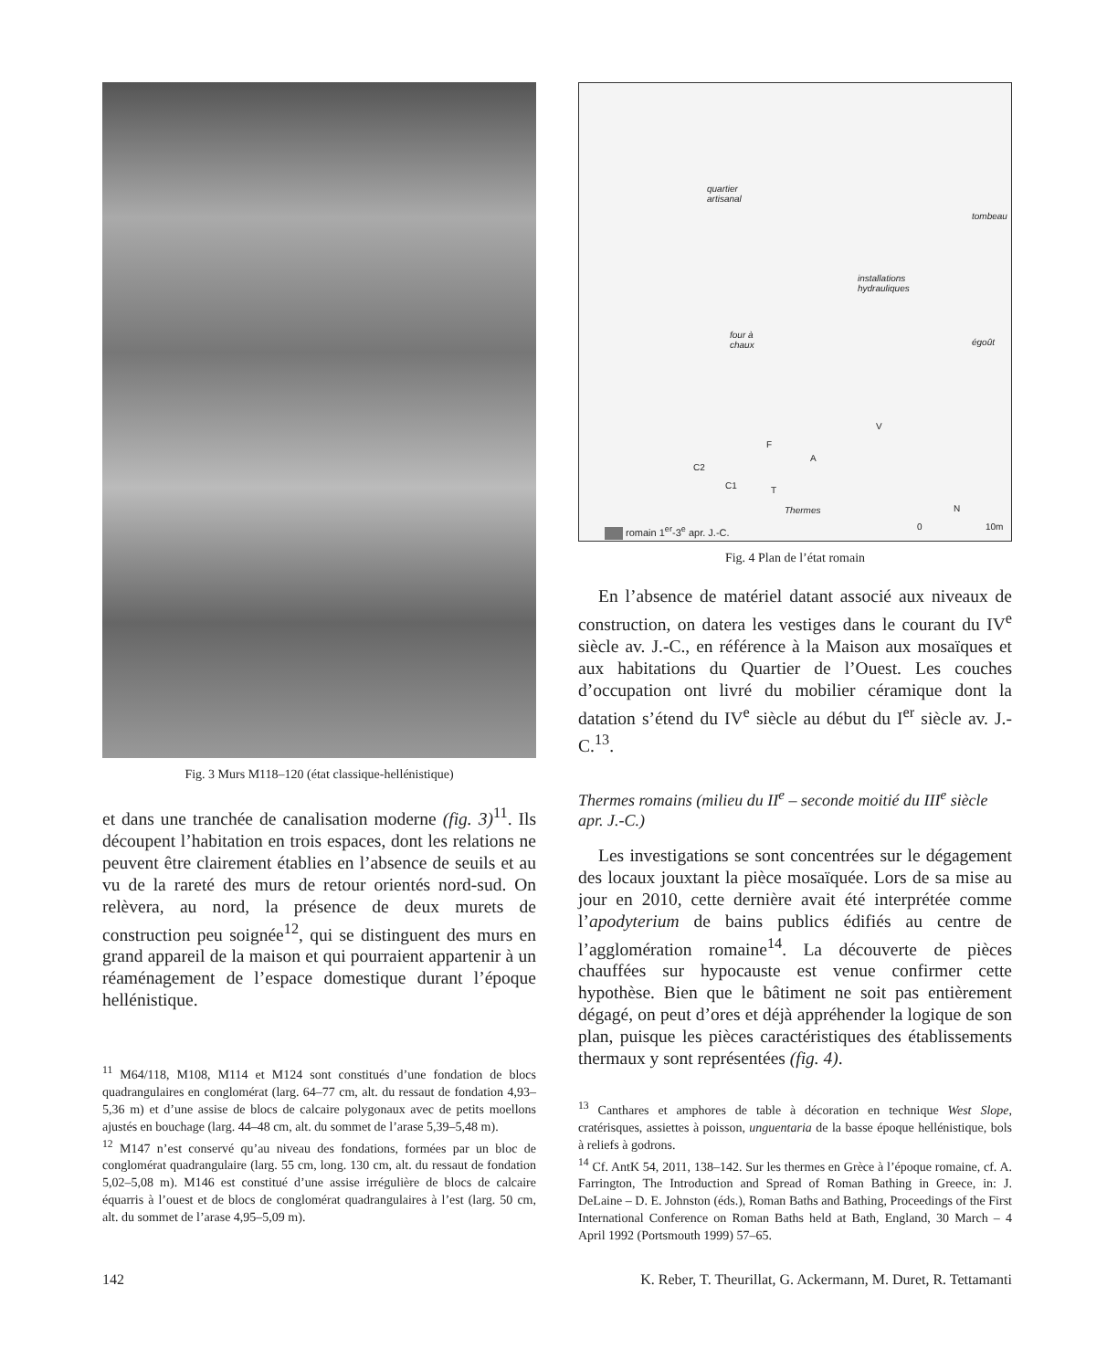Fig. 3 Murs M118–120 (état classique-hellénistique)
et dans une tranchée de canalisation moderne (fig. 3)<sup>11</sup>. Ils découpent l’habitation en trois espaces, dont les relations ne peuvent être clairement établies en l’absence de seuils et au vu de la rareté des murs de retour orientés nord-sud. On relèvera, au nord, la présence de deux murets de construction peu soignée<sup>12</sup>, qui se distinguent des murs en grand appareil de la maison et qui pourraient appartenir à un réaménagement de l’espace domestique durant l’époque hellénistique.
<sup>11</sup> M64/118, M108, M114 et M124 sont constitués d’une fondation de blocs quadrangulaires en conglomérat (larg. 64–77 cm, alt. du ressaut de fondation 4,93–5,36 m) et d’une assise de blocs de calcaire polygonaux avec de petits moellons ajustés en bouchage (larg. 44–48 cm, alt. du sommet de l’arase 5,39–5,48 m).
<sup>12</sup> M147 n’est conservé qu’au niveau des fondations, formées par un bloc de conglomérat quadrangulaire (larg. 55 cm, long. 130 cm, alt. du ressaut de fondation 5,02–5,08 m). M146 est constitué d’une assise irrégulière de blocs de calcaire équarris à l’ouest et de blocs de conglomérat quadrangulaires à l’est (larg. 50 cm, alt. du sommet de l’arase 4,95–5,09 m).
quartier
artisanal
tombeau
installations
hydrauliques
four à
chaux égoût
V
F
A
C2
C1 T
Thermes N
romain 1<sup>er</sup>-3<sup>e</sup> apr. J.-C. 0 10m
Fig. 4 Plan de l’état romain
En l’absence de matériel datant associé aux niveaux de construction, on datera les vestiges dans le courant du IV<sup>e</sup> siècle av. J.-C., en référence à la Maison aux mosaïques et aux habitations du Quartier de l’Ouest. Les couches d’occupation ont livré du mobilier céramique dont la datation s’étend du IV<sup>e</sup> siècle au début du I<sup>er</sup> siècle av. J.-C.<sup>13</sup>.
Thermes romains (milieu du II<sup>e</sup> – seconde moitié du III<sup>e</sup> siècle apr. J.-C.)
Les investigations se sont concentrées sur le dégagement des locaux jouxtant la pièce mosaïquée. Lors de sa mise au jour en 2010, cette dernière avait été interprétée comme l’apodyterium de bains publics édifiés au centre de l’agglomération romaine<sup>14</sup>. La découverte de pièces chauffées sur hypocauste est venue confirmer cette hypothèse. Bien que le bâtiment ne soit pas entièrement dégagé, on peut d’ores et déjà appréhender la logique de son plan, puisque les pièces caractéristiques des établissements thermaux y sont représentées (fig. 4).
<sup>13</sup> Canthares et amphores de table à décoration en technique West Slope, cratérisques, assiettes à poisson, unguentaria de la basse époque hellénistique, bols à reliefs à godrons.
<sup>14</sup> Cf. AntK 54, 2011, 138–142. Sur les thermes en Grèce à l’époque romaine, cf. A. Farrington, The Introduction and Spread of Roman Bathing in Greece, in: J. DeLaine – D. E. Johnston (éds.), Roman Baths and Bathing, Proceedings of the First International Conference on Roman Baths held at Bath, England, 30 March – 4 April 1992 (Portsmouth 1999) 57–65.
142 K. Reber, T. Theurillat, G. Ackermann, M. Duret, R. Tettamanti